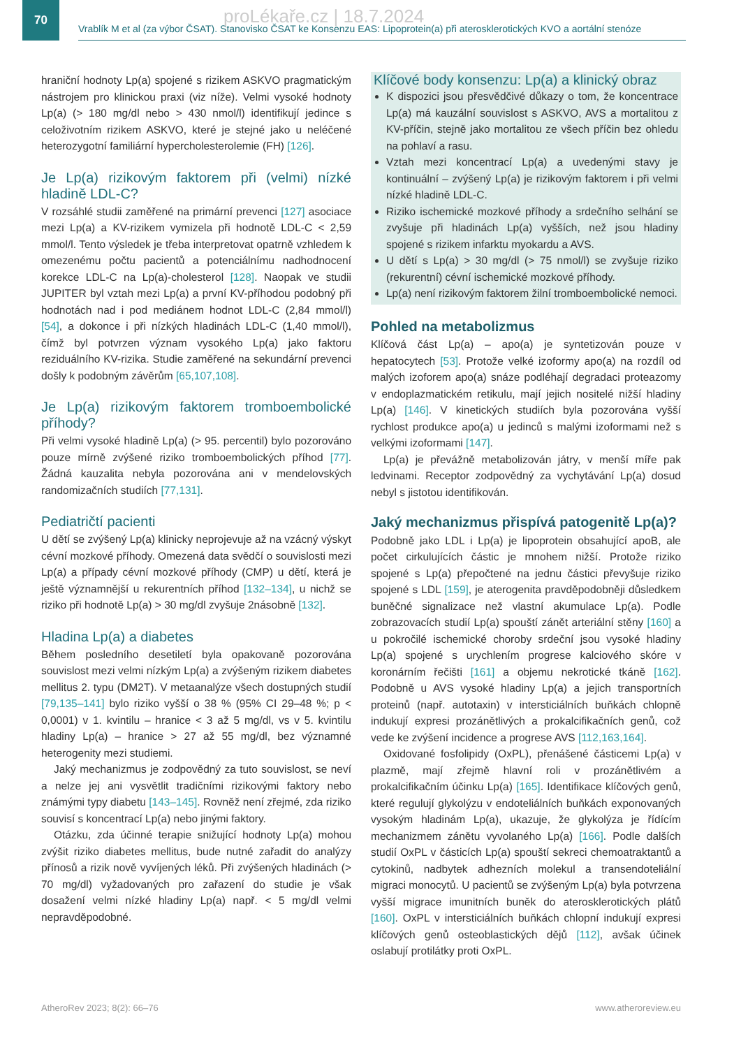70
Vrablík M et al (za výbor ČSAT). Stanovisko ČSAT ke Konsenzu EAS: Lipoprotein(a) při aterosklerotických KVO a aortální stenóze
proLékaře.cz | 18.7.2024
hraniční hodnoty Lp(a) spojené s rizikem ASKVO pragmatickým nástrojem pro klinickou praxi (viz níže). Velmi vysoké hodnoty Lp(a) (> 180 mg/dl nebo > 430 nmol/l) identifikují jedince s celoživotním rizikem ASKVO, které je stejné jako u neléčené heterozygotní familiární hypercholesterolemie (FH) [126].
Je Lp(a) rizikovým faktorem při (velmi) nízké hladině LDL-C?
V rozsáhlé studii zaměřené na primární prevenci [127] asociace mezi Lp(a) a KV-rizikem vymizela při hodnotě LDL-C < 2,59 mmol/l. Tento výsledek je třeba interpretovat opatrně vzhledem k omezenému počtu pacientů a potenciálnímu nadhodnocení korekce LDL-C na Lp(a)-cholesterol [128]. Naopak ve studii JUPITER byl vztah mezi Lp(a) a první KV-příhodou podobný při hodnotách nad i pod mediánem hodnot LDL-C (2,84 mmol/l) [54], a dokonce i při nízkých hladinách LDL-C (1,40 mmol/l), čímž byl potvrzen význam vysokého Lp(a) jako faktoru reziduálního KV-rizika. Studie zaměřené na sekundární prevenci došly k podobným závěrům [65,107,108].
Je Lp(a) rizikovým faktorem tromboembolické příhody?
Při velmi vysoké hladině Lp(a) (> 95. percentil) bylo pozorováno pouze mírně zvýšené riziko tromboembolických příhod [77]. Žádná kauzalita nebyla pozorována ani v mendelovských randomizačních studiích [77,131].
Pediatričtí pacienti
U dětí se zvýšený Lp(a) klinicky neprojevuje až na vzácný výskyt cévní mozkové příhody. Omezená data svědčí o souvislosti mezi Lp(a) a případy cévní mozkové příhody (CMP) u dětí, která je ještě významnější u rekurentních příhod [132–134], u nichž se riziko při hodnotě Lp(a) > 30 mg/dl zvyšuje 2násobně [132].
Hladina Lp(a) a diabetes
Během posledního desetiletí byla opakovaně pozorována souvislost mezi velmi nízkým Lp(a) a zvýšeným rizikem diabetes mellitus 2. typu (DM2T). V metaanalýze všech dostupných studií [79,135–141] bylo riziko vyšší o 38 % (95% CI 29–48 %; p < 0,0001) v 1. kvintilu – hranice < 3 až 5 mg/dl, vs v 5. kvintilu hladiny Lp(a) – hranice > 27 až 55 mg/dl, bez významné heterogenity mezi studiemi.
Jaký mechanizmus je zodpovědný za tuto souvislost, se neví a nelze jej ani vysvětlit tradičními rizikovými faktory nebo známými typy diabetu [143–145]. Rovněž není zřejmé, zda riziko souvisí s koncentrací Lp(a) nebo jinými faktory.
Otázku, zda účinné terapie snižující hodnoty Lp(a) mohou zvýšit riziko diabetes mellitus, bude nutné zařadit do analýzy přínosů a rizik nově vyvíjených léků. Při zvýšených hladinách (> 70 mg/dl) vyžadovaných pro zařazení do studie je však dosažení velmi nízké hladiny Lp(a) např. < 5 mg/dl velmi nepravděpodobné.
Klíčové body konsenzu: Lp(a) a klinický obraz
K dispozici jsou přesvědčivé důkazy o tom, že koncentrace Lp(a) má kauzální souvislost s ASKVO, AVS a mortalitou z KV-příčin, stejně jako mortalitou ze všech příčin bez ohledu na pohlaví a rasu.
Vztah mezi koncentrací Lp(a) a uvedenými stavy je kontinuální – zvýšený Lp(a) je rizikovým faktorem i při velmi nízké hladině LDL-C.
Riziko ischemické mozkové příhody a srdečního selhání se zvyšuje při hladinách Lp(a) vyšších, než jsou hladiny spojené s rizikem infarktu myokardu a AVS.
U dětí s Lp(a) > 30 mg/dl (> 75 nmol/l) se zvyšuje riziko (rekurentní) cévní ischemické mozkové příhody.
Lp(a) není rizikovým faktorem žilní tromboembolické nemoci.
Pohled na metabolizmus
Klíčová část Lp(a) – apo(a) je syntetizován pouze v hepatocytech [53]. Protože velké izoformy apo(a) na rozdíl od malých izoforem apo(a) snáze podléhají degradaci proteazomy v endoplazmatickém retikulu, mají jejich nositelé nižší hladiny Lp(a) [146]. V kinetických studiích byla pozorována vyšší rychlost produkce apo(a) u jedinců s malými izoformami než s velkými izoformami [147].
Lp(a) je převážně metabolizován játry, v menší míře pak ledvinami. Receptor zodpovědný za vychytávání Lp(a) dosud nebyl s jistotou identifikován.
Jaký mechanizmus přispívá patogenitě Lp(a)?
Podobně jako LDL i Lp(a) je lipoprotein obsahující apoB, ale počet cirkulujících částic je mnohem nižší. Protože riziko spojené s Lp(a) přepočtené na jednu částici převyšuje riziko spojené s LDL [159], je aterogenita pravděpodobněji důsledkem buněčné signalizace než vlastní akumulace Lp(a). Podle zobrazovacích studií Lp(a) spouští zánět arteriální stěny [160] a u pokročilé ischemické choroby srdeční jsou vysoké hladiny Lp(a) spojené s urychlením progrese kalciového skóre v koronárním řečišti [161] a objemu nekrotické tkáně [162]. Podobně u AVS vysoké hladiny Lp(a) a jejich transportních proteinů (např. autotaxin) v intersticiálních buňkách chlopně indukují expresi prozánětlivých a prokalcifikačních genů, což vede ke zvýšení incidence a progrese AVS [112,163,164].
Oxidované fosfolipidy (OxPL), přenášené částicemi Lp(a) v plazmě, mají zřejmě hlavní roli v prozánětlivém a prokalcifikačním účinku Lp(a) [165]. Identifikace klíčových genů, které regulují glykolýzu v endoteliálních buňkách exponovaných vysokým hladinám Lp(a), ukazuje, že glykolýza je řídícím mechanizmem zánětu vyvolaného Lp(a) [166]. Podle dalších studií OxPL v částicích Lp(a) spouští sekreci chemoatraktantů a cytokinů, nadbytek adhezních molekul a transendoteliální migraci monocytů. U pacientů se zvýšeným Lp(a) byla potvrzena vyšší migrace imunitních buněk do aterosklerotických plátů [160]. OxPL v intersticiálních buňkách chlopní indukují expresi klíčových genů osteoblastických dějů [112], avšak účinek oslabují protilátky proti OxPL.
AtheroRev 2023; 8(2): 66–76 www.atheroreview.eu